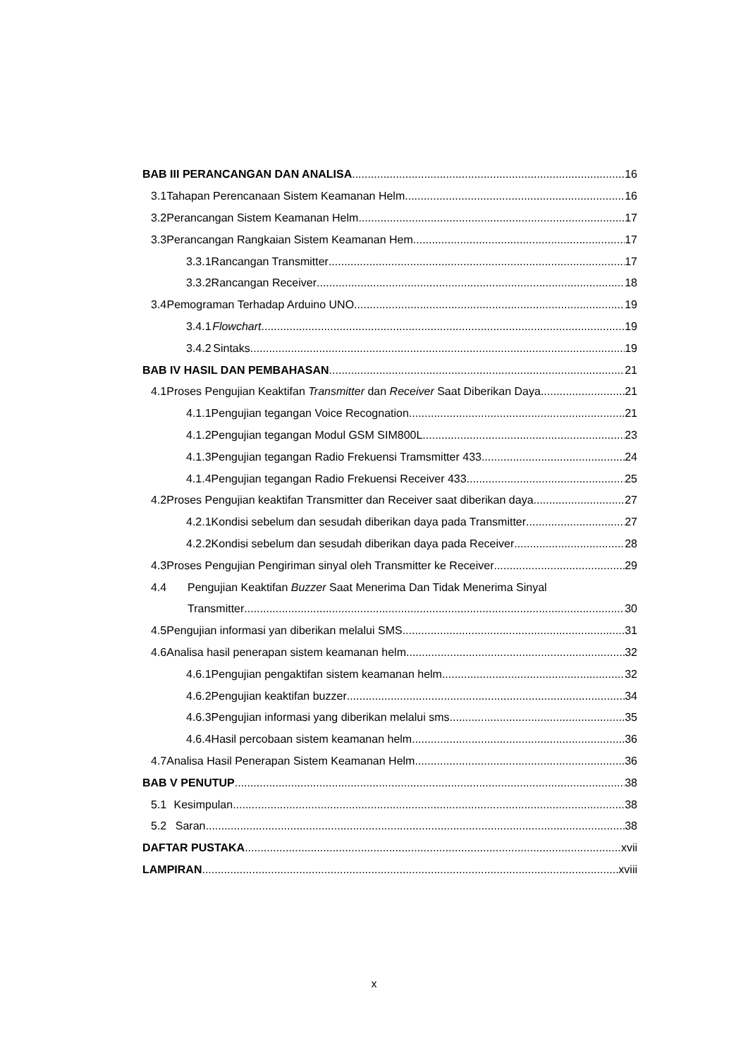BAB III PERANCANGAN DAN ANALISA 16
3.1 Tahapan Perencanaan Sistem Keamanan Helm 16
3.2 Perancangan Sistem Keamanan Helm 17
3.3 Perancangan Rangkaian Sistem Keamanan Hem 17
3.3.1 Rancangan Transmitter 17
3.3.2 Rancangan Receiver 18
3.4 Pemograman Terhadap Arduino UNO 19
3.4.1 Flowchart 19
3.4.2 Sintaks 19
BAB IV HASIL DAN PEMBAHASAN 21
4.1 Proses Pengujian Keaktifan Transmitter dan Receiver Saat Diberikan Daya 21
4.1.1 Pengujian tegangan Voice Recognation 21
4.1.2 Pengujian tegangan Modul GSM SIM800L 23
4.1.3 Pengujian tegangan Radio Frekuensi Tramsmitter 433 24
4.1.4 Pengujian tegangan Radio Frekuensi Receiver 433 25
4.2 Proses Pengujian keaktifan Transmitter dan Receiver saat diberikan daya 27
4.2.1 Kondisi sebelum dan sesudah diberikan daya pada Transmitter 27
4.2.2 Kondisi sebelum dan sesudah diberikan daya pada Receiver 28
4.3 Proses Pengujian Pengiriman sinyal oleh Transmitter ke Receiver 29
4.4 Pengujian Keaktifan Buzzer Saat Menerima Dan Tidak Menerima Sinyal
Transmitter 30
4.5 Pengujian informasi yan diberikan melalui SMS 31
4.6 Analisa hasil penerapan sistem keamanan helm 32
4.6.1 Pengujian pengaktifan sistem keamanan helm 32
4.6.2 Pengujian keaktifan buzzer 34
4.6.3 Pengujian informasi yang diberikan melalui sms 35
4.6.4 Hasil percobaan sistem keamanan helm 36
4.7 Analisa Hasil Penerapan Sistem Keamanan Helm 36
BAB V PENUTUP 38
5.1 Kesimpulan 38
5.2 Saran 38
DAFTAR PUSTAKA xvii
LAMPIRAN xviii
x